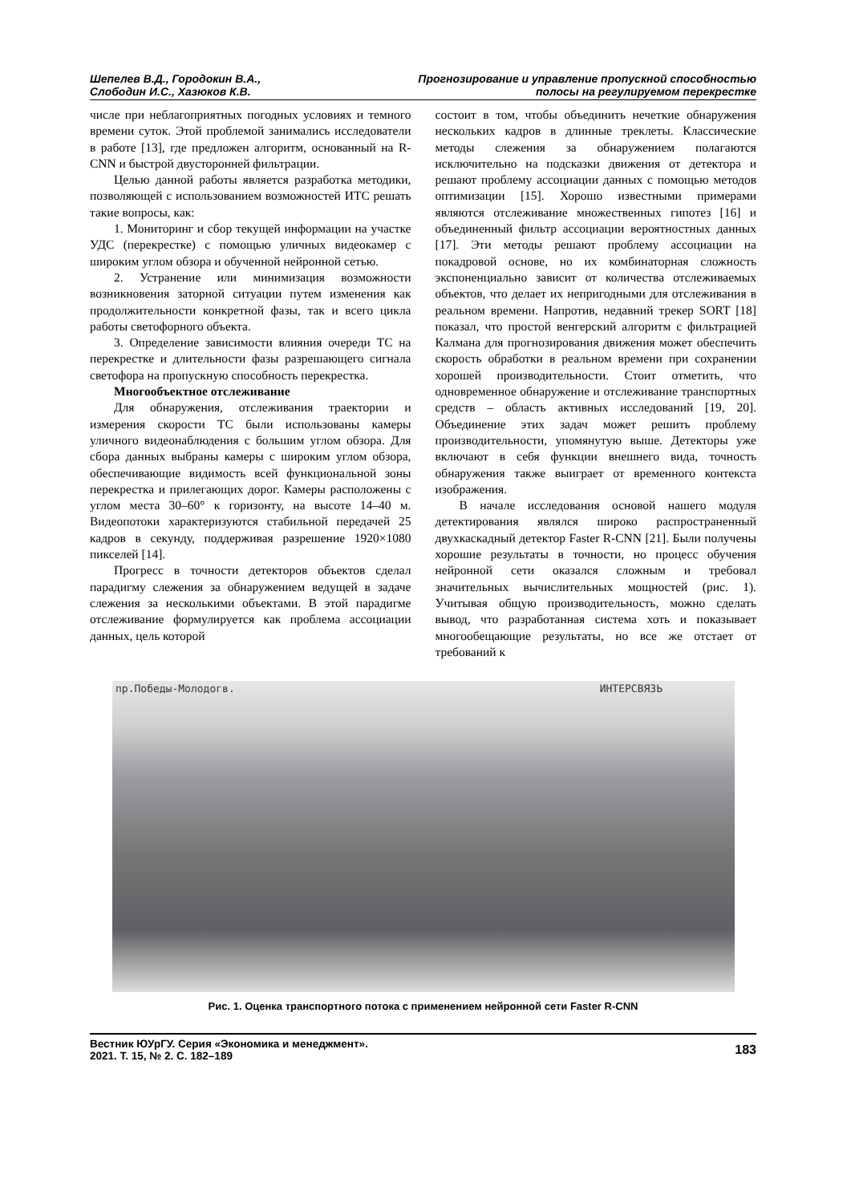Шепелев В.Д., Городокин В.А.,
Слободин И.С., Хазюков К.В.
Прогнозирование и управление пропускной способностью
полосы на регулируемом перекрестке
числе при неблагоприятных погодных условиях и темного времени суток. Этой проблемой занимались исследователи в работе [13], где предложен алгоритм, основанный на R-CNN и быстрой двусторонней фильтрации.
Целью данной работы является разработка методики, позволяющей с использованием возможностей ИТС решать такие вопросы, как:
1. Мониторинг и сбор текущей информации на участке УДС (перекрестке) с помощью уличных видеокамер с широким углом обзора и обученной нейронной сетью.
2. Устранение или минимизация возможности возникновения заторной ситуации путем изменения как продолжительности конкретной фазы, так и всего цикла работы светофорного объекта.
3. Определение зависимости влияния очереди ТС на перекрестке и длительности фазы разрешающего сигнала светофора на пропускную способность перекрестка.
Многообъектное отслеживание
Для обнаружения, отслеживания траектории и измерения скорости ТС были использованы камеры уличного видеонаблюдения с большим углом обзора. Для сбора данных выбраны камеры с широким углом обзора, обеспечивающие видимость всей функциональной зоны перекрестка и прилегающих дорог. Камеры расположены с углом места 30–60° к горизонту, на высоте 14–40 м. Видеопотоки характеризуются стабильной передачей 25 кадров в секунду, поддерживая разрешение 1920×1080 пикселей [14].
Прогресс в точности детекторов объектов сделал парадигму слежения за обнаружением ведущей в задаче слежения за несколькими объектами. В этой парадигме отслеживание формулируется как проблема ассоциации данных, цель которой
состоит в том, чтобы объединить нечеткие обнаружения нескольких кадров в длинные треклеты. Классические методы слежения за обнаружением полагаются исключительно на подсказки движения от детектора и решают проблему ассоциации данных с помощью методов оптимизации [15]. Хорошо известными примерами являются отслеживание множественных гипотез [16] и объединенный фильтр ассоциации вероятностных данных [17]. Эти методы решают проблему ассоциации на покадровой основе, но их комбинаторная сложность экспоненциально зависит от количества отслеживаемых объектов, что делает их непригодными для отслеживания в реальном времени. Напротив, недавний трекер SORT [18] показал, что простой венгерский алгоритм с фильтрацией Калмана для прогнозирования движения может обеспечить скорость обработки в реальном времени при сохранении хорошей производительности. Стоит отметить, что одновременное обнаружение и отслеживание транспортных средств – область активных исследований [19, 20]. Объединение этих задач может решить проблему производительности, упомянутую выше. Детекторы уже включают в себя функции внешнего вида, точность обнаружения также выиграет от временного контекста изображения.
В начале исследования основой нашего модуля детектирования являлся широко распространенный двухкаскадный детектор Faster R-CNN [21]. Были получены хорошие результаты в точности, но процесс обучения нейронной сети оказался сложным и требовал значительных вычислительных мощностей (рис. 1). Учитывая общую производительность, можно сделать вывод, что разработанная система хоть и показывает многообещающие результаты, но все же отстает от требований к
пр.Победы-Молодогв. ИНТЕРСВЯЗЬ
Рис. 1. Оценка транспортного потока с применением нейронной сети Faster R-CNN
Вестник ЮУрГУ. Серия «Экономика и менеджмент».
2021. Т. 15, № 2. С. 182–189
183